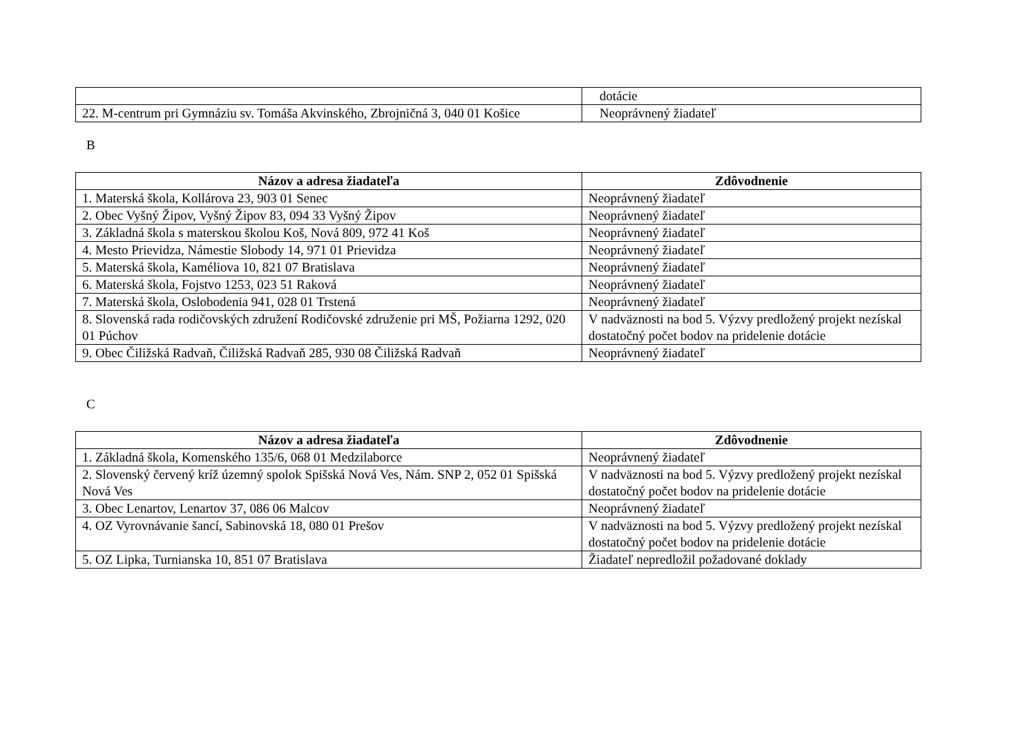| | dotácie |
| 22. M-centrum pri Gymnáziu sv. Tomáša Akvinského, Zbrojničná 3, 040 01 Košice | Neoprávnený žiadateľ |
B
| Názov a adresa žiadateľa | Zdôvodnenie |
| --- | --- |
| 1. Materská škola, Kollárova 23, 903 01 Senec | Neoprávnený žiadateľ |
| 2. Obec Vyšný Žipov, Vyšný Žipov 83, 094 33 Vyšný Žipov | Neoprávnený žiadateľ |
| 3. Základná škola s materskou školou Koš, Nová 809, 972 41 Koš | Neoprávnený žiadateľ |
| 4. Mesto Prievidza, Námestie Slobody 14, 971 01 Prievidza | Neoprávnený žiadateľ |
| 5. Materská škola, Kaméliova 10, 821 07 Bratislava | Neoprávnený žiadateľ |
| 6. Materská škola, Fojstvo 1253, 023 51 Raková | Neoprávnený žiadateľ |
| 7. Materská škola, Oslobodenia 941, 028 01 Trstená | Neoprávnený žiadateľ |
| 8. Slovenská rada rodičovských združení Rodičovské združenie pri MŠ, Požiarna 1292, 020 01 Púchov | V nadväznosti na bod 5. Výzvy predložený projekt nezískal dostatočný počet bodov na pridelenie dotácie |
| 9. Obec Čiližská Radvaň, Čiližská Radvaň 285, 930 08 Čiližská Radvaň | Neoprávnený žiadateľ |
C
| Názov a adresa žiadateľa | Zdôvodnenie |
| --- | --- |
| 1. Základná škola, Komenského 135/6, 068 01 Medzilaborce | Neoprávnený žiadateľ |
| 2. Slovenský červený kríž územný spolok Spišská Nová Ves, Nám. SNP 2, 052 01 Spišská Nová Ves | V nadväznosti na bod 5. Výzvy predložený projekt nezískal dostatočný počet bodov na pridelenie dotácie |
| 3. Obec Lenartov, Lenartov 37, 086 06 Malcov | Neoprávnený žiadateľ |
| 4. OZ Vyrovnávanie šancí, Sabinovská 18, 080 01 Prešov | V nadväznosti na bod 5. Výzvy predložený projekt nezískal dostatočný počet bodov na pridelenie dotácie |
| 5. OZ Lipka, Turnianska 10, 851 07 Bratislava | Žiadateľ nepredložil požadované doklady |